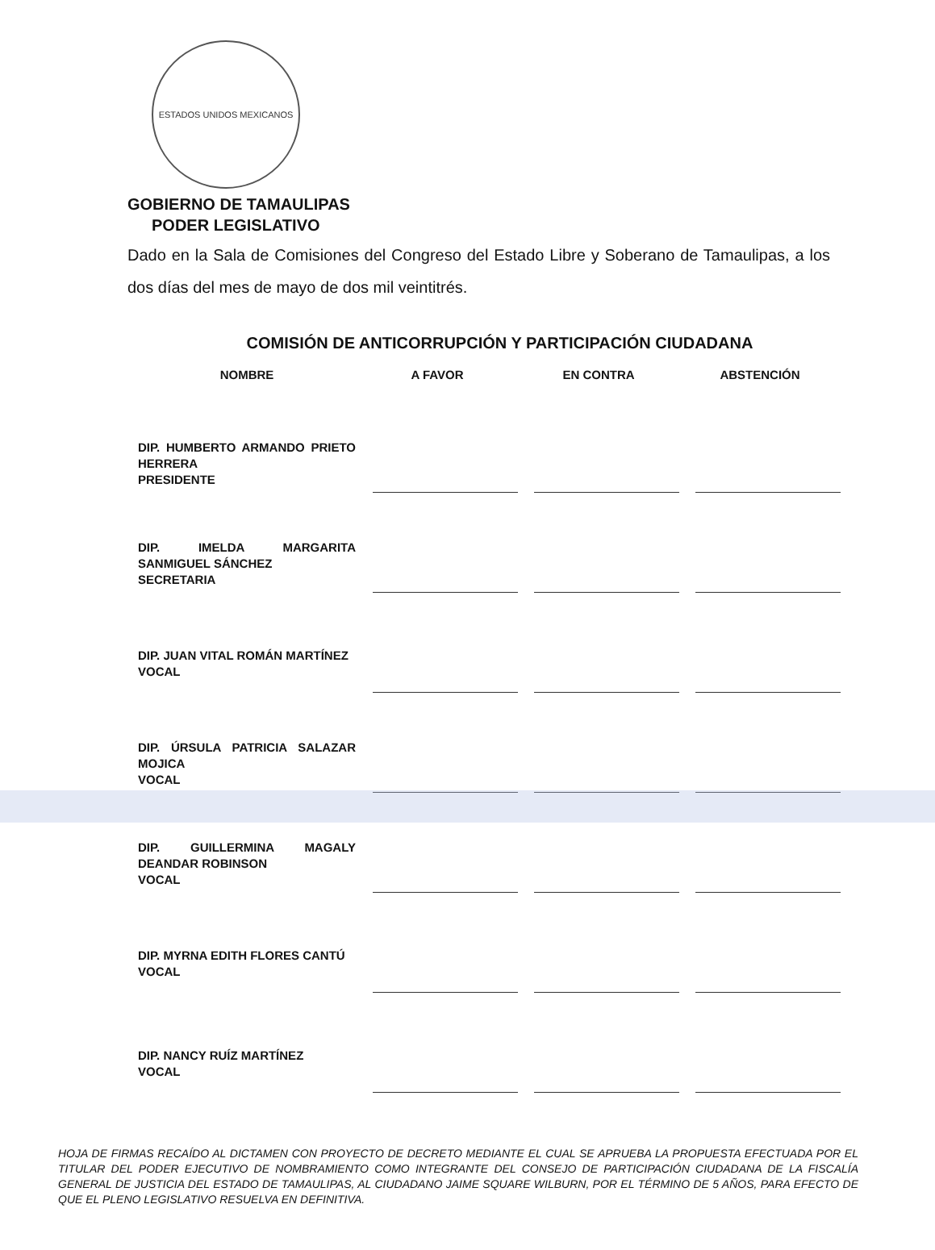ESTADOS UNIDOS MEXICANOS
GOBIERNO DE TAMAULIPAS
PODER LEGISLATIVO
Dado en la Sala de Comisiones del Congreso del Estado Libre y Soberano de Tamaulipas, a los dos días del mes de mayo de dos mil veintitrés.
COMISIÓN DE ANTICORRUPCIÓN Y PARTICIPACIÓN CIUDADANA
| NOMBRE | A FAVOR | EN CONTRA | ABSTENCIÓN |
| --- | --- | --- | --- |
| DIP. HUMBERTO ARMANDO PRIETO HERRERA PRESIDENTE | | | |
| DIP. IMELDA MARGARITA SANMIGUEL SÁNCHEZ SECRETARIA | | | |
| DIP. JUAN VITAL ROMÁN MARTÍNEZ VOCAL | | | |
| DIP. ÚRSULA PATRICIA SALAZAR MOJICA VOCAL | | | |
| DIP. GUILLERMINA MAGALY DEANDAR ROBINSON VOCAL | | | |
| DIP. MYRNA EDITH FLORES CANTÚ VOCAL | | | |
| DIP. NANCY RUÍZ MARTÍNEZ VOCAL | | | |
HOJA DE FIRMAS RECAÍDO AL DICTAMEN CON PROYECTO DE DECRETO MEDIANTE EL CUAL SE APRUEBA LA PROPUESTA EFECTUADA POR EL TITULAR DEL PODER EJECUTIVO DE NOMBRAMIENTO COMO INTEGRANTE DEL CONSEJO DE PARTICIPACIÓN CIUDADANA DE LA FISCALÍA GENERAL DE JUSTICIA DEL ESTADO DE TAMAULIPAS, AL CIUDADANO JAIME SQUARE WILBURN, POR EL TÉRMINO DE 5 AÑOS, PARA EFECTO DE QUE EL PLENO LEGISLATIVO RESUELVA EN DEFINITIVA.